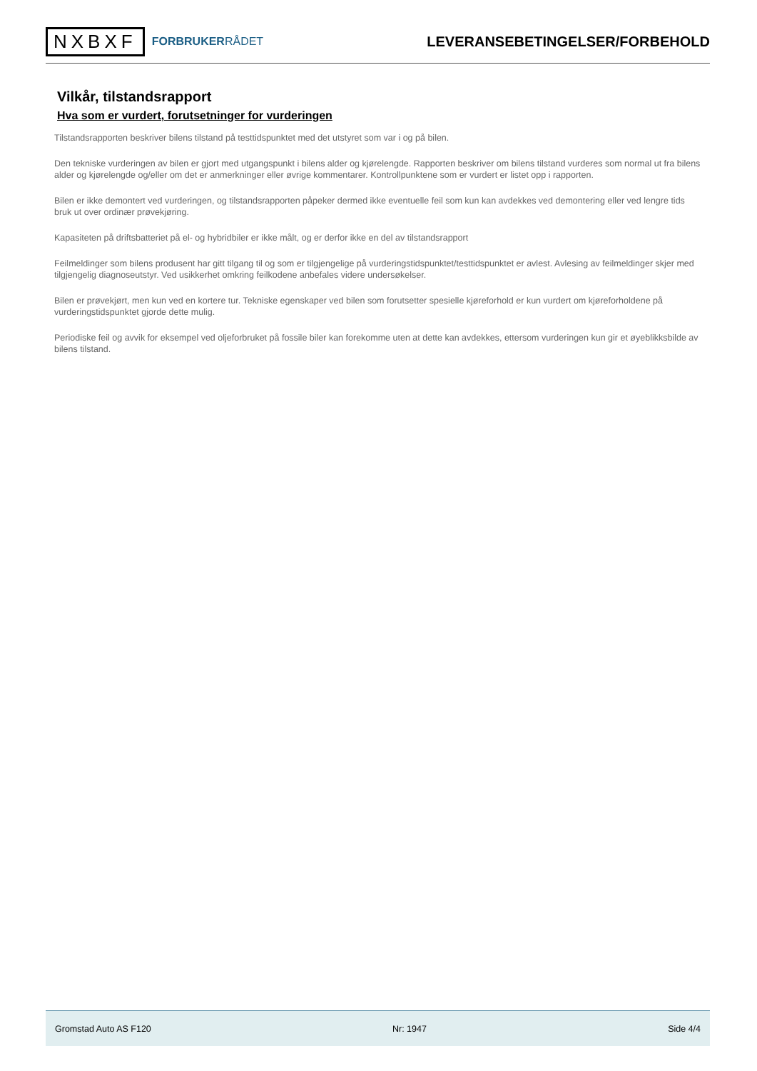NXBXF FORBRUKERRÅDET
LEVERANSEBETINGELSER/FORBEHOLD
Vilkår, tilstandsrapport
Hva som er vurdert, forutsetninger for vurderingen
Tilstandsrapporten beskriver bilens tilstand på testtidspunktet med det utstyret som var i og på bilen.
Den tekniske vurderingen av bilen er gjort med utgangspunkt i bilens alder og kjørelengde. Rapporten beskriver om bilens tilstand vurderes som normal ut fra bilens alder og kjørelengde og/eller om det er anmerkninger eller øvrige kommentarer. Kontrollpunktene som er vurdert er listet opp i rapporten.
Bilen er ikke demontert ved vurderingen, og tilstandsrapporten påpeker dermed ikke eventuelle feil som kun kan avdekkes ved demontering eller ved lengre tids bruk ut over ordinær prøvekjøring.
Kapasiteten på driftsbatteriet på el- og hybridbiler er ikke målt, og er derfor ikke en del av tilstandsrapport
Feilmeldinger som bilens produsent har gitt tilgang til og som er tilgjengelige på vurderingstidspunktet/testtidspunktet er avlest. Avlesing av feilmeldinger skjer med tilgjengelig diagnoseutstyr. Ved usikkerhet omkring feilkodene anbefales videre undersøkelser.
Bilen er prøvekjørt, men kun ved en kortere tur. Tekniske egenskaper ved bilen som forutsetter spesielle kjøreforhold er kun vurdert om kjøreforholdene på vurderingstidspunktet gjorde dette mulig.
Periodiske feil og avvik for eksempel ved oljeforbruket på fossile biler kan forekomme uten at dette kan avdekkes, ettersom vurderingen kun gir et øyeblikksbilde av bilens tilstand.
Gromstad Auto AS F120 Nr: 1947 Side 4/4